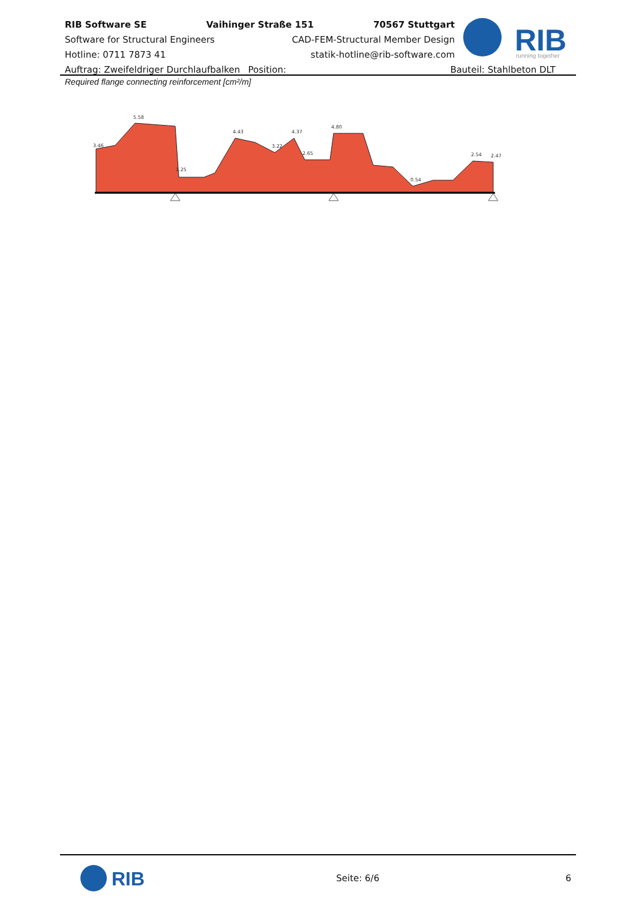RIB Software SE Vaihinger Straße 151 70567 Stuttgart
Software for Structural Engineers CAD-FEM-Structural Member Design
Hotline: 0711 7873 41 statik-hotline@rib-software.com
Auftrag: Zweifeldriger Durchlaufbalken Position: Bauteil: Stahlbeton DLT
RIB
running together
Required flange connecting reinforcement [cm²/m]
3.46
5.58
1.25
4.43
3.22
4.37
2.65
4.80
0.54
2.54
2.47
RIB
Seite: 6/6 6